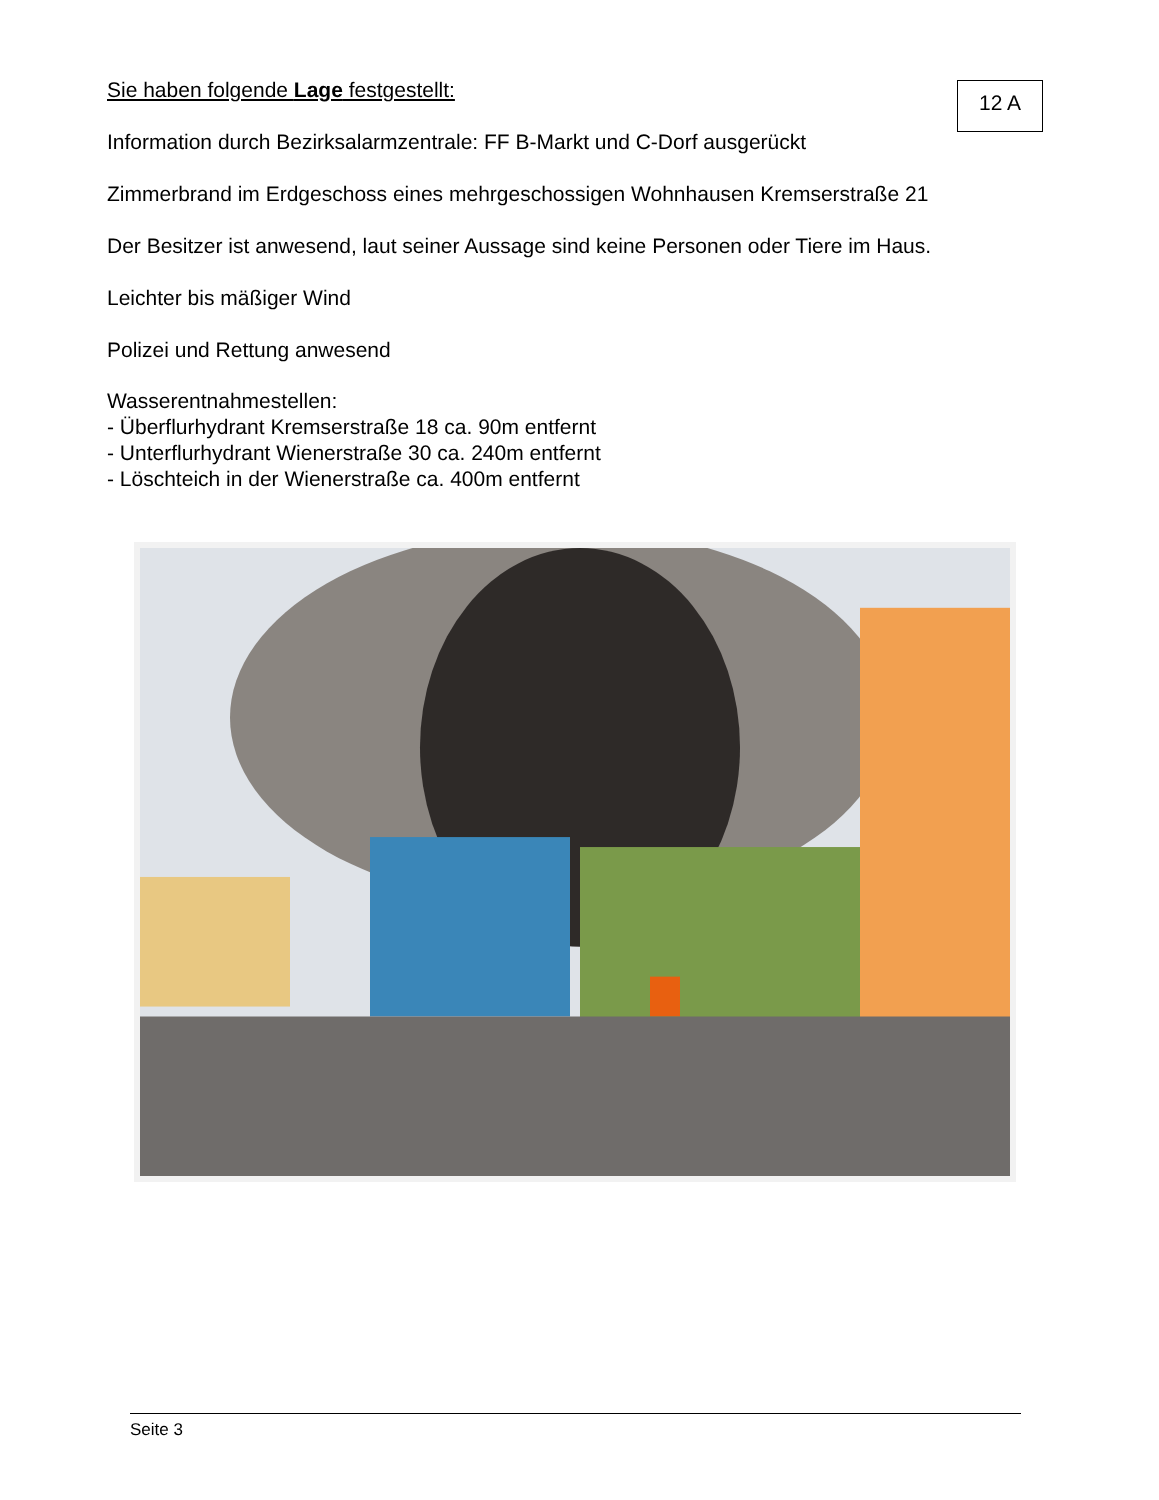12 A
Sie haben folgende Lage festgestellt:
Information durch Bezirksalarmzentrale: FF B-Markt und C-Dorf ausgerückt
Zimmerbrand im Erdgeschoss eines mehrgeschossigen Wohnhausen Kremserstraße 21
Der Besitzer ist anwesend, laut seiner Aussage sind keine Personen oder Tiere im Haus.
Leichter bis mäßiger Wind
Polizei und Rettung anwesend
Wasserentnahmestellen:
- Überflurhydrant Kremserstraße 18 ca. 90m entfernt
- Unterflurhydrant Wienerstraße 30 ca. 240m entfernt
- Löschteich in der Wienerstraße ca. 400m entfernt
Seite 3